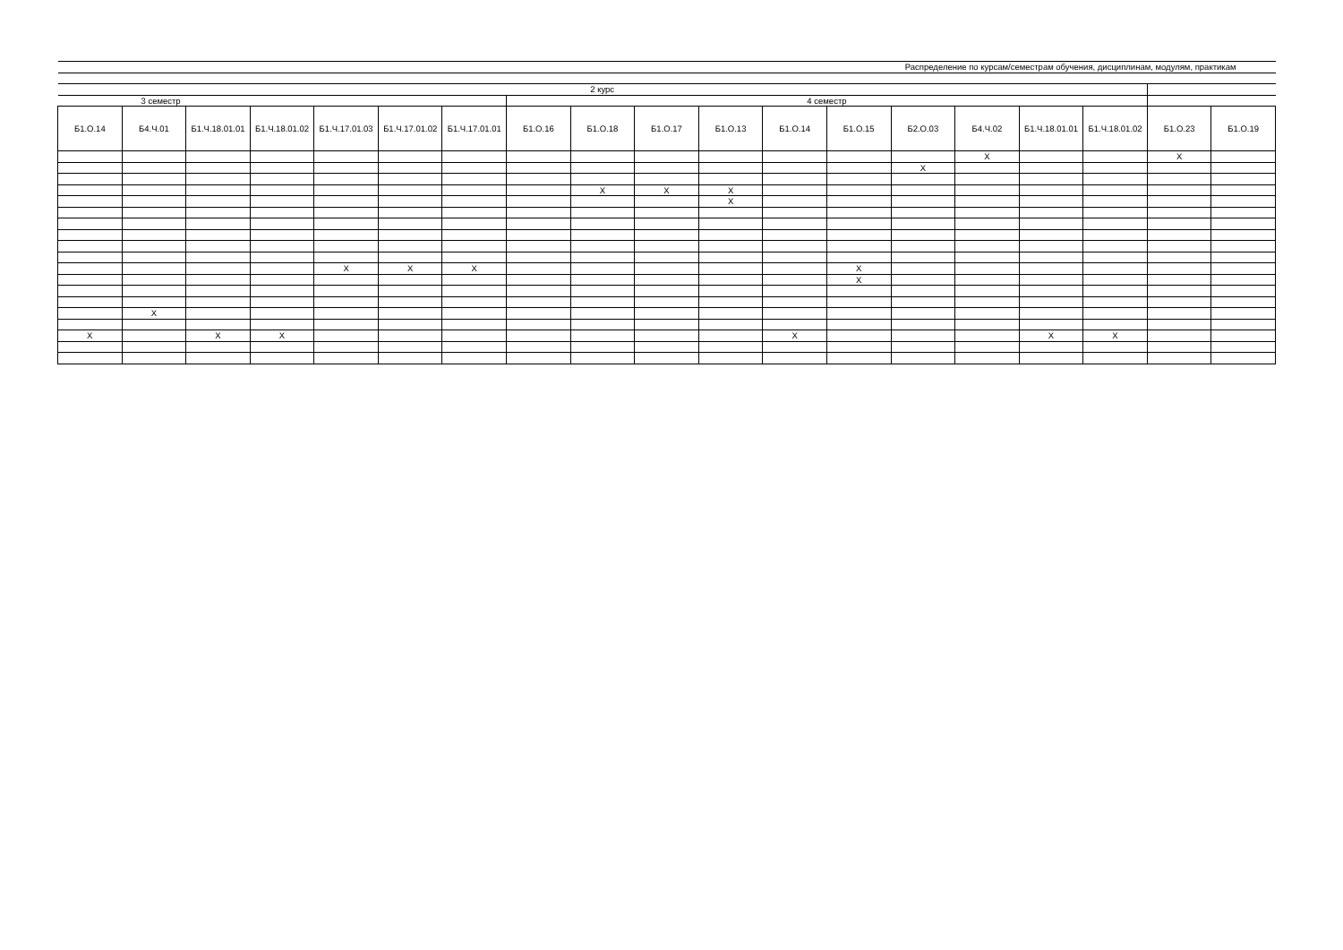| Распределение по курсам/семестрам обучения, дисциплинам, модулям, практикам | | | | | | | | | | | | | | | | | | |
| 2 курс | | | | | | | | | | | | | | | | | | |
| 3 семестр | | | | | | | 4 семестр | | | | | | | | | | | |
| Б1.О.14 | Б4.Ч.01 | Б1.Ч.18.01.01 | Б1.Ч.18.01.02 | Б1.Ч.17.01.03 | Б1.Ч.17.01.02 | Б1.Ч.17.01.01 | Б1.О.16 | Б1.О.18 | Б1.О.17 | Б1.О.13 | Б1.О.14 | Б1.О.15 | Б2.О.03 | Б4.Ч.02 | Б1.Ч.18.01.01 | Б1.Ч.18.01.02 | Б1.О.23 | Б1.О.19 |
| | | | | | | | | | | | | | | X | | | X | |
| | | | | | | | | | | | | | X | | | | | |
| | | | | | | | | X | X | X | | | | | | | | |
| | | | | | | | | | | X | | | | | | | | |
| | | | | X | X | X | | | | | | X | | | | | | |
| | | | | | | | | | | | | X | | | | | | |
| | X | | | | | | | | | | | | | | | | | |
| X | | X | X | | | | | | | | X | | | | X | X | | |